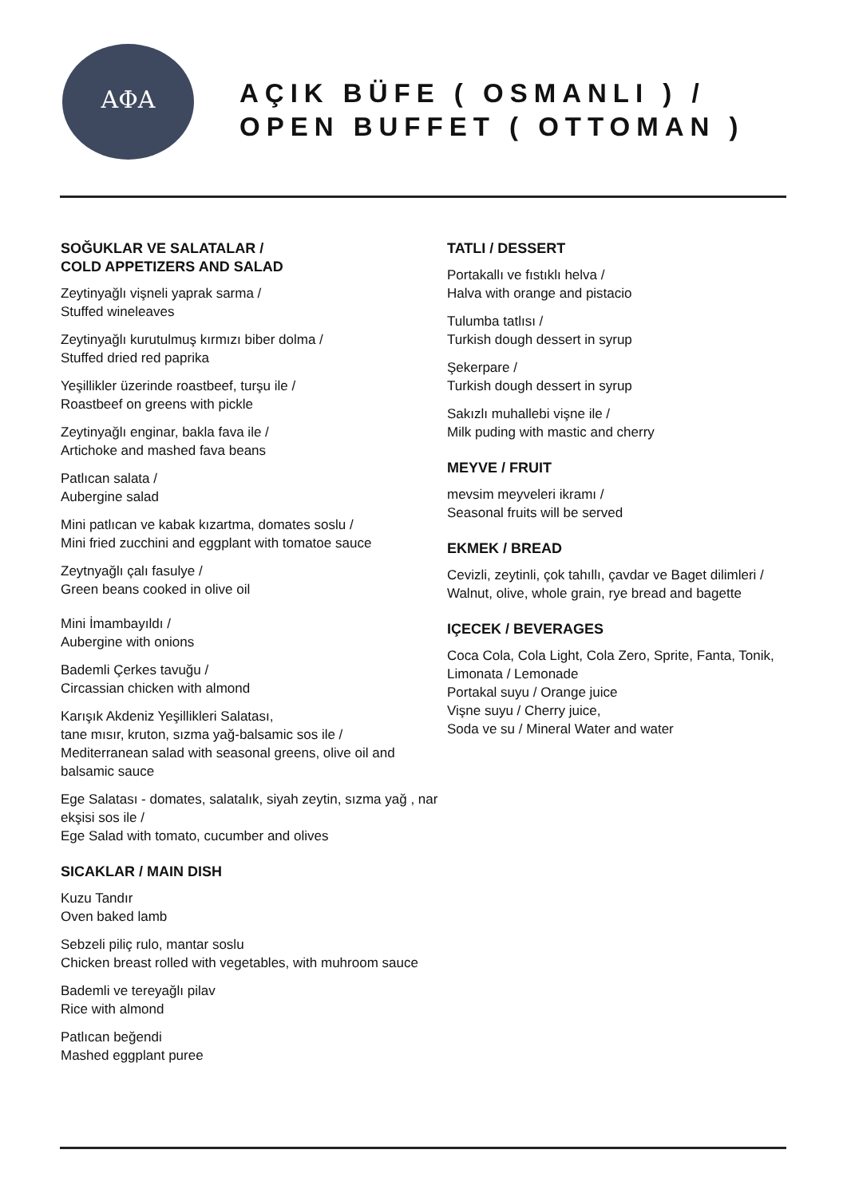ΑΦΑ
AÇIK BÜFE ( OSMANLI ) /
OPEN BUFFET ( OTTOMAN )
SOĞUKLAR VE SALATALAR /
COLD APPETIZERS AND SALAD
Zeytinyağlı vişneli yaprak sarma /
Stuffed wineleaves
Zeytinyağlı kurutulmuş kırmızı biber dolma /
Stuffed dried red paprika
Yeşillikler üzerinde roastbeef, turşu ile /
Roastbeef on greens with pickle
Zeytinyağlı enginar, bakla fava ile /
Artichoke and mashed fava beans
Patlıcan salata /
Aubergine salad
Mini patlıcan ve kabak kızartma, domates soslu /
Mini fried zucchini and eggplant with tomatoe sauce
Zeytnyağlı çalı fasulye /
Green beans cooked in olive oil
Mini İmambayıldı /
Aubergine with onions
Bademli Çerkes tavuğu /
Circassian chicken with almond
Karışık Akdeniz Yeşillikleri Salatası,
tane mısır, kruton, sızma yağ-balsamic sos ile /
Mediterranean salad with seasonal greens, olive oil and balsamic sauce
Ege Salatası - domates, salatalık, siyah zeytin, sızma yağ , nar ekşisi sos ile /
Ege Salad with tomato, cucumber and olives
SICAKLAR / MAIN DISH
Kuzu Tandır
Oven baked lamb
Sebzeli piliç rulo, mantar soslu
Chicken breast rolled with vegetables, with muhroom sauce
Bademli ve tereyağlı pilav
Rice with almond
Patlıcan beğendi
Mashed eggplant puree
TATLI / DESSERT
Portakallı ve fıstıklı helva /
Halva with orange and pistacio
Tulumba tatlısı /
Turkish dough dessert in syrup
Şekerpare /
Turkish dough dessert in syrup
Sakızlı muhallebi vişne ile /
Milk puding with mastic and cherry
MEYVE / FRUIT
mevsim meyveleri ikramı /
Seasonal fruits will be served
EKMEK / BREAD
Cevizli, zeytinli, çok tahıllı, çavdar ve Baget dilimleri /
Walnut, olive, whole grain, rye bread and bagette
IÇECEK / BEVERAGES
Coca Cola, Cola Light, Cola Zero, Sprite, Fanta, Tonik, Limonata / Lemonade
Portakal suyu / Orange juice
Vişne suyu / Cherry juice,
Soda ve su / Mineral Water and water